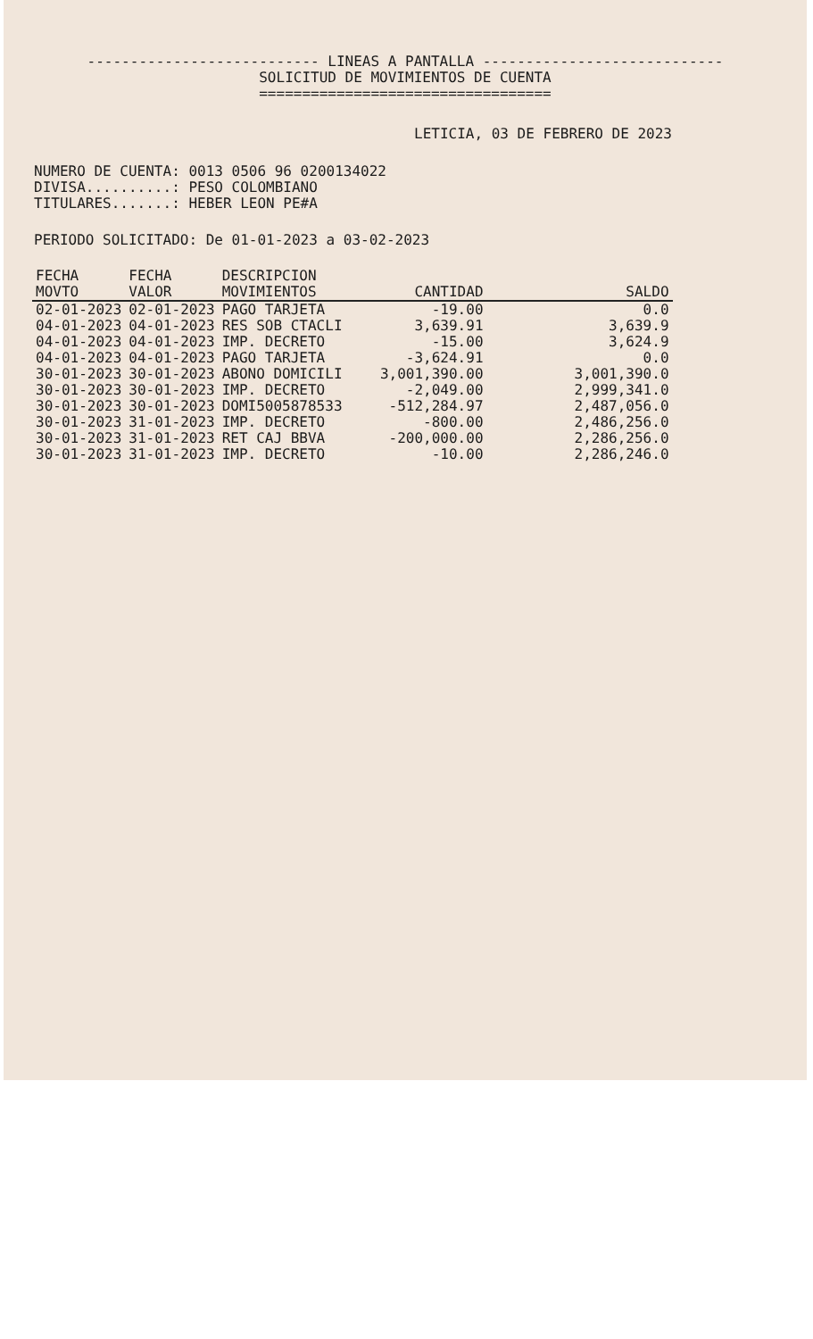--------------------------- LINEAS A PANTALLA ----------------------------
SOLICITUD DE MOVIMIENTOS DE CUENTA
==================================
LETICIA, 03 DE FEBRERO DE 2023
NUMERO DE CUENTA: 0013 0506 96 0200134022 DIVISA..........: PESO COLOMBIANO TITULARES.......: HEBER LEON PE#A
PERIODO SOLICITADO: De 01-01-2023 a 03-02-2023
| FECHA MOVTO | FECHA VALOR | DESCRIPCION MOVIMIENTOS | CANTIDAD | SALDO |
| --- | --- | --- | --- | --- |
| 02-01-2023 | 02-01-2023 | PAGO TARJETA | -19.00 | 0.0 |
| 04-01-2023 | 04-01-2023 | RES SOB CTACLI | 3,639.91 | 3,639.9 |
| 04-01-2023 | 04-01-2023 | IMP. DECRETO | -15.00 | 3,624.9 |
| 04-01-2023 | 04-01-2023 | PAGO TARJETA | -3,624.91 | 0.0 |
| 30-01-2023 | 30-01-2023 | ABONO DOMICILI | 3,001,390.00 | 3,001,390.0 |
| 30-01-2023 | 30-01-2023 | IMP. DECRETO | -2,049.00 | 2,999,341.0 |
| 30-01-2023 | 30-01-2023 | DOMI5005878533 | -512,284.97 | 2,487,056.0 |
| 30-01-2023 | 31-01-2023 | IMP. DECRETO | -800.00 | 2,486,256.0 |
| 30-01-2023 | 31-01-2023 | RET CAJ BBVA | -200,000.00 | 2,286,256.0 |
| 30-01-2023 | 31-01-2023 | IMP. DECRETO | -10.00 | 2,286,246.0 |